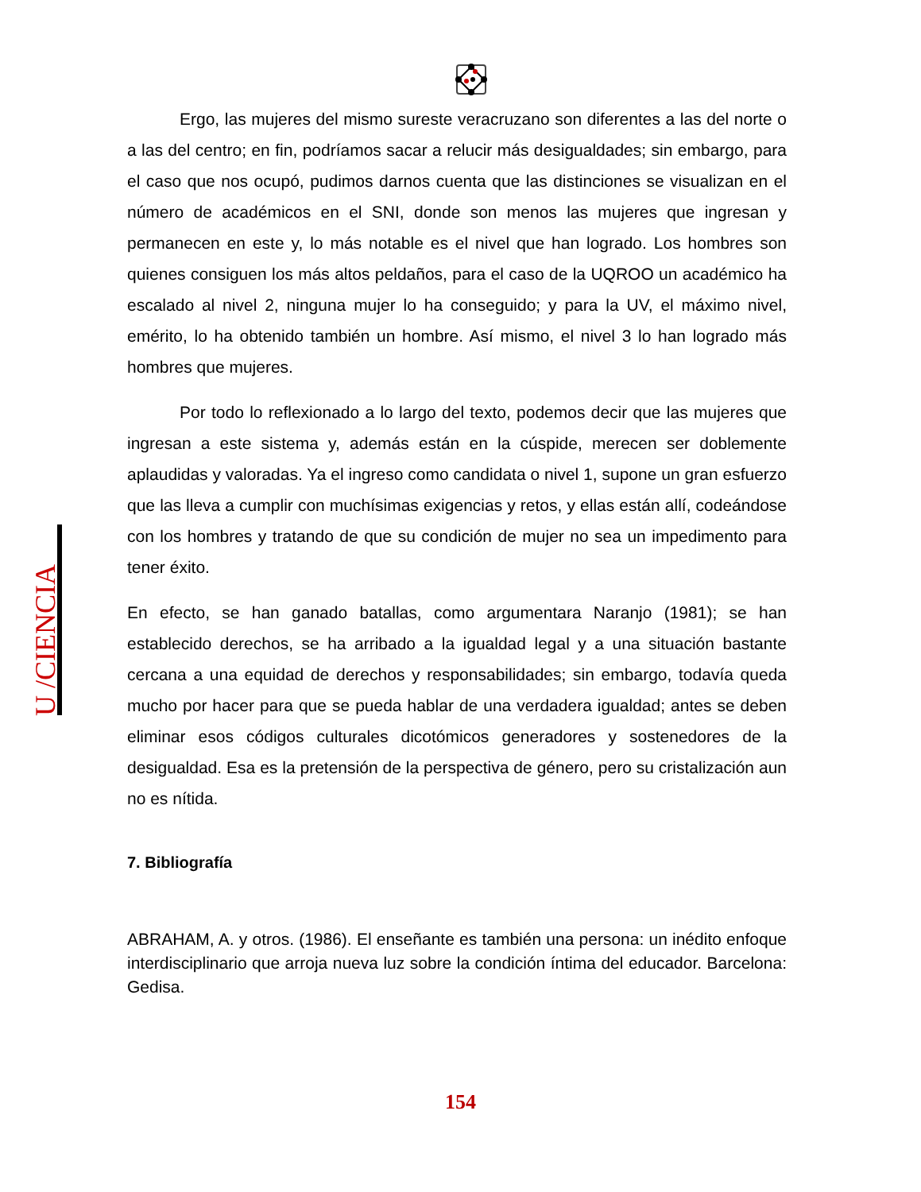Ergo, las mujeres del mismo sureste veracruzano son diferentes a las del norte o a las del centro; en fin, podríamos sacar a relucir más desigualdades; sin embargo, para el caso que nos ocupó, pudimos darnos cuenta que las distinciones se visualizan en el número de académicos en el SNI, donde son menos las mujeres que ingresan y permanecen en este y, lo más notable es el nivel que han logrado. Los hombres son quienes consiguen los más altos peldaños, para el caso de la UQROO un académico ha escalado al nivel 2, ninguna mujer lo ha conseguido; y para la UV, el máximo nivel, emérito, lo ha obtenido también un hombre. Así mismo, el nivel 3 lo han logrado más hombres que mujeres.
Por todo lo reflexionado a lo largo del texto, podemos decir que las mujeres que ingresan a este sistema y, además están en la cúspide, merecen ser doblemente aplaudidas y valoradas. Ya el ingreso como candidata o nivel 1, supone un gran esfuerzo que las lleva a cumplir con muchísimas exigencias y retos, y ellas están allí, codeándose con los hombres y tratando de que su condición de mujer no sea un impedimento para tener éxito.
En efecto, se han ganado batallas, como argumentara Naranjo (1981); se han establecido derechos, se ha arribado a la igualdad legal y a una situación bastante cercana a una equidad de derechos y responsabilidades; sin embargo, todavía queda mucho por hacer para que se pueda hablar de una verdadera igualdad; antes se deben eliminar esos códigos culturales dicotómicos generadores y sostenedores de la desigualdad. Esa es la pretensión de la perspectiva de género, pero su cristalización aun no es nítida.
7. Bibliografía
ABRAHAM, A. y otros. (1986). El enseñante es también una persona: un inédito enfoque interdisciplinario que arroja nueva luz sobre la condición íntima del educador. Barcelona: Gedisa.
U /CIENCIA
154